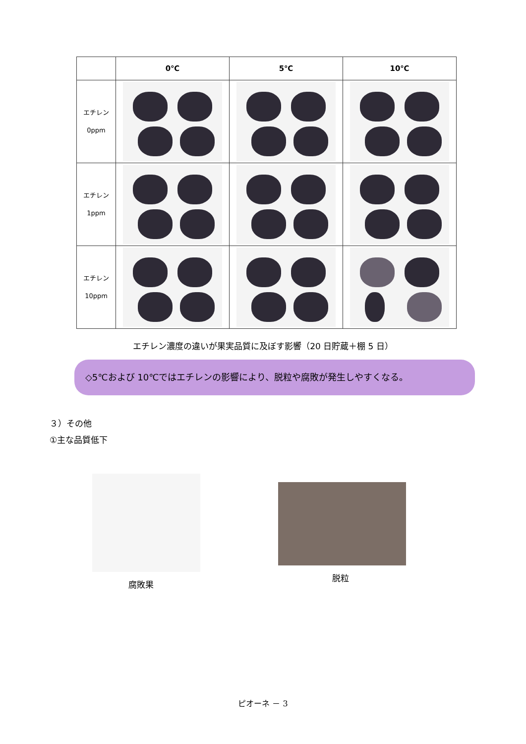| | 0℃ | 5℃ | 10℃ |
| --- | --- | --- | --- |
| エチレン 0ppm | | | |
| エチレン 1ppm | | | |
| エチレン 10ppm | | | |
エチレン濃度の違いが果実品質に及ぼす影響（20 日貯蔵＋棚 5 日）
◇5℃および 10℃ではエチレンの影響により、脱粒や腐敗が発生しやすくなる。
３）その他
①主な品質低下
腐敗果
脱粒
ピオーネ － 3